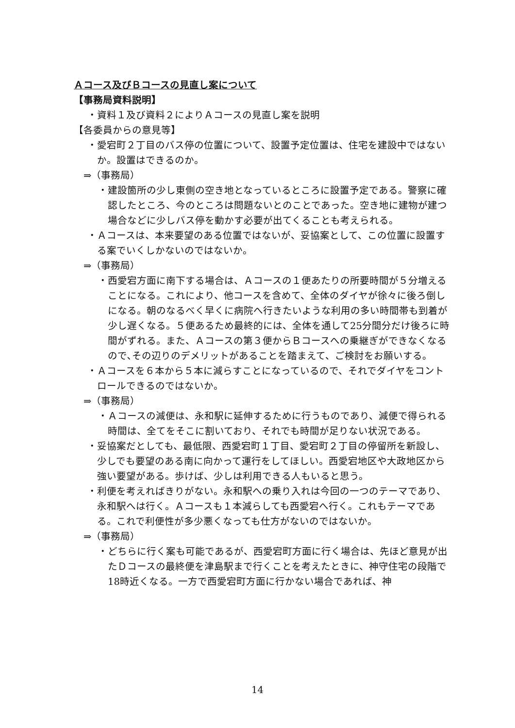Ａコース及びＢコースの見直し案について
【事務局資料説明】
・資料１及び資料２によりＡコースの見直し案を説明
【各委員からの意見等】
・愛宕町２丁目のバス停の位置について、設置予定位置は、住宅を建設中ではないか。設置はできるのか。
⇒（事務局）
・建設箇所の少し東側の空き地となっているところに設置予定である。警察に確認したところ、今のところは問題ないとのことであった。空き地に建物が建つ場合などに少しバス停を動かす必要が出てくることも考えられる。
・Ａコースは、本来要望のある位置ではないが、妥協案として、この位置に設置する案でいくしかないのではないか。
⇒（事務局）
・西愛宕方面に南下する場合は、Ａコースの１便あたりの所要時間が５分増えることになる。これにより、他コースを含めて、全体のダイヤが徐々に後ろ倒しになる。朝のなるべく早くに病院へ行きたいような利用の多い時間帯も到着が少し遅くなる。５便あるため最終的には、全体を通して25分間分だけ後ろに時間がずれる。また、Ａコースの第３便からＢコースへの乗継ぎができなくなるので､その辺りのデメリットがあることを踏まえて、ご検討をお願いする。
・Ａコースを６本から５本に減らすことになっているので、それでダイヤをコントロールできるのではないか。
⇒（事務局）
・Ａコースの減便は、永和駅に延伸するために行うものであり、減便で得られる時間は、全てをそこに割いており、それでも時間が足りない状況である。
・妥協案だとしても、最低限、西愛宕町１丁目、愛宕町２丁目の停留所を新設し、少しでも要望のある南に向かって運行をしてほしい。西愛宕地区や大政地区から強い要望がある。歩けば、少しは利用できる人もいると思う。
・利便を考えればきりがない。永和駅への乗り入れは今回の一つのテーマであり、永和駅へは行く。Ａコースも１本減らしても西愛宕へ行く。これもテーマである。これで利便性が多少悪くなっても仕方がないのではないか。
⇒（事務局）
・どちらに行く案も可能であるが、西愛宕町方面に行く場合は、先ほど意見が出たＤコースの最終便を津島駅まで行くことを考えたときに、神守住宅の段階で18時近くなる。一方で西愛宕町方面に行かない場合であれば、神
14